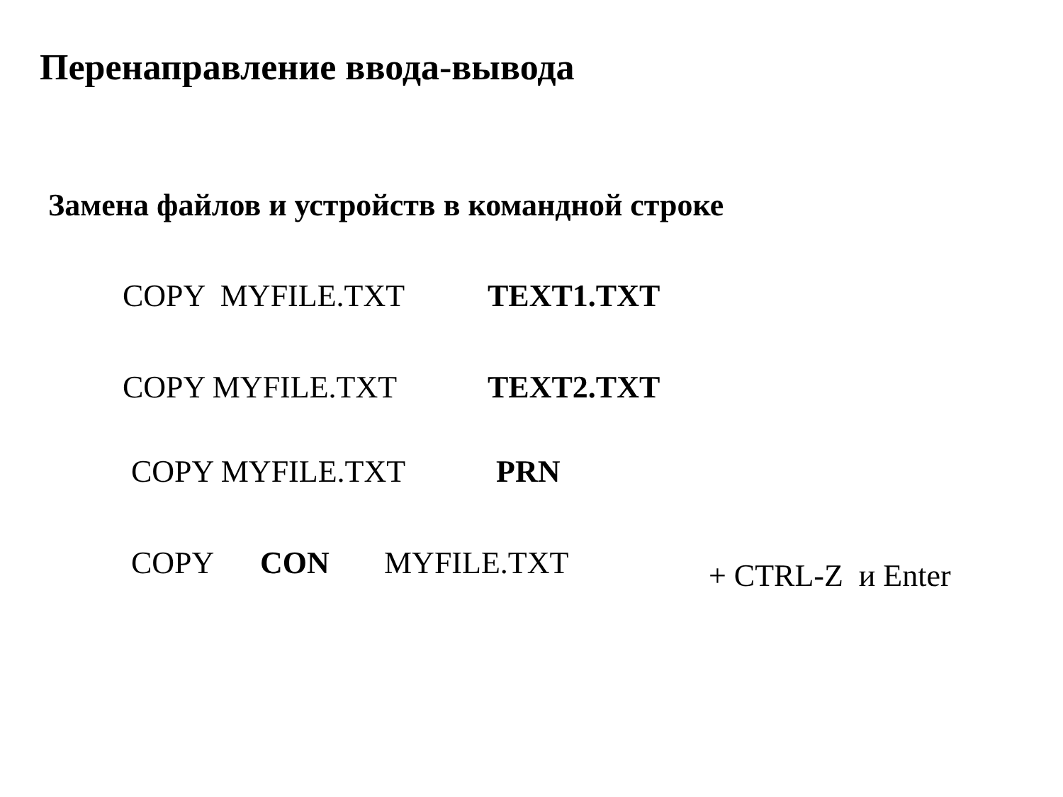Перенаправление ввода-вывода
Замена файлов и устройств в командной строке
COPY MYFILE.TXT TEXT1.TXT
COPY MYFILE.TXT TEXT2.TXT
COPY MYFILE.TXT PRN
COPY CON MYFILE.TXT + CTRL-Z и Enter